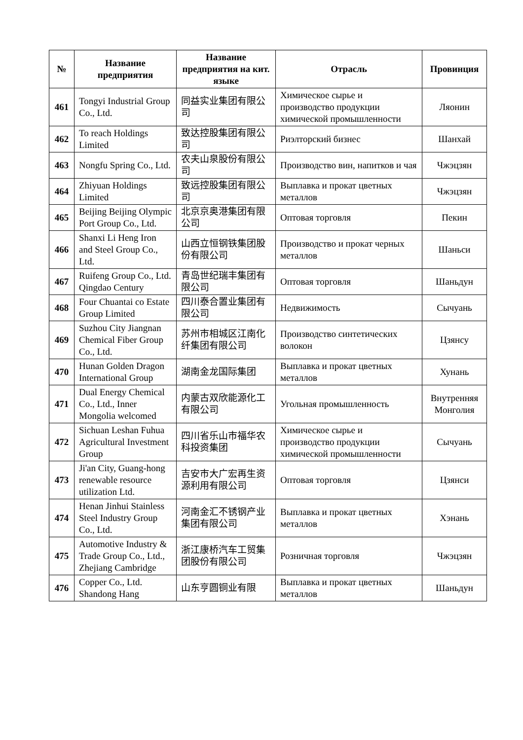| № | Название предприятия | Название предприятия на кит. языке | Отрасль | Провинция |
| --- | --- | --- | --- | --- |
| 461 | Tongyi Industrial Group Co., Ltd. | 同益实业集团有限公司 | Химическое сырье и производство продукции химической промышленности | Ляонин |
| 462 | To reach Holdings Limited | 致达控股集团有限公司 | Риэлторский бизнес | Шанхай |
| 463 | Nongfu Spring Co., Ltd. | 农夫山泉股份有限公司 | Производство вин, напитков и чая | Чжэцзян |
| 464 | Zhiyuan Holdings Limited | 致远控股集团有限公司 | Выплавка и прокат цветных металлов | Чжэцзян |
| 465 | Beijing Beijing Olympic Port Group Co., Ltd. | 北京京奥港集团有限公司 | Оптовая торговля | Пекин |
| 466 | Shanxi Li Heng Iron and Steel Group Co., Ltd. | 山西立恒钢铁集团股份有限公司 | Производство и прокат черных металлов | Шаньси |
| 467 | Ruifeng Group Co., Ltd. Qingdao Century | 青岛世纪瑞丰集团有限公司 | Оптовая торговля | Шаньдун |
| 468 | Four Chuantai co Estate Group Limited | 四川泰合置业集团有限公司 | Недвижимость | Сычуань |
| 469 | Suzhou City Jiangnan Chemical Fiber Group Co., Ltd. | 苏州市相城区江南化纤集团有限公司 | Производство синтетических волокон | Цзянсу |
| 470 | Hunan Golden Dragon International Group | 湖南金龙国际集团 | Выплавка и прокат цветных металлов | Хунань |
| 471 | Dual Energy Chemical Co., Ltd., Inner Mongolia welcomed | 内蒙古双欣能源化工有限公司 | Угольная промышленность | Внутренняя Монголия |
| 472 | Sichuan Leshan Fuhua Agricultural Investment Group | 四川省乐山市福华农科投资集团 | Химическое сырье и производство продукции химической промышленности | Сычуань |
| 473 | Ji'an City, Guang-hong renewable resource utilization Ltd. | 吉安市大广宏再生资源利用有限公司 | Оптовая торговля | Цзянси |
| 474 | Henan Jinhui Stainless Steel Industry Group Co., Ltd. | 河南金汇不锈钢产业集团有限公司 | Выплавка и прокат цветных металлов | Хэнань |
| 475 | Automotive Industry & Trade Group Co., Ltd., Zhejiang Cambridge | 浙江康桥汽车工贸集团股份有限公司 | Розничная торговля | Чжэцзян |
| 476 | Copper Co., Ltd. Shandong Hang | 山东亨圆铜业有限 | Выплавка и прокат цветных металлов | Шаньдун |